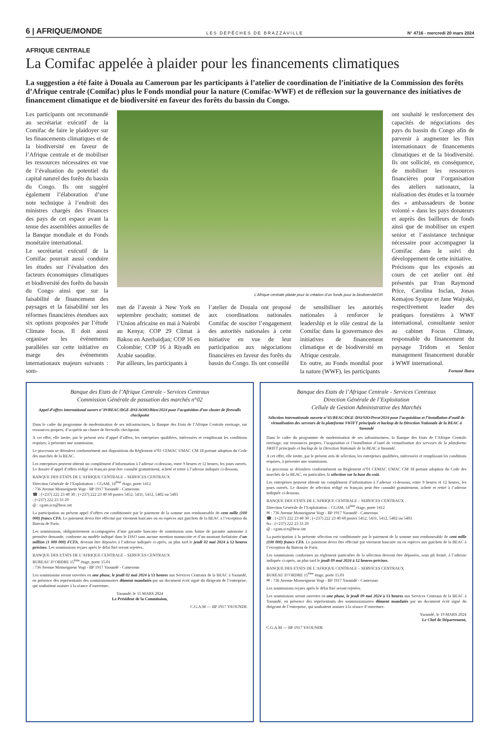6 | AFRIQUE/MONDE LES DÉPÊCHES DE BRAZZAVILLE N° 4716 - mercredi 20 mars 2024
AFRIQUE CENTRALE
La Comifac appelée à plaider pour les financements climatiques
La suggestion a été faite à Douala au Cameroun par les participants à l’atelier de coordination de l’initiative de la Commission des forêts d’Afrique centrale (Comifac) plus le Fonds mondial pour la nature (Comifac-WWF) et de réflexion sur la gouvernance des initiatives de financement climatique et de biodiversité en faveur des forêts du bassin du Congo.
Les participants ont recommandé au secrétariat exécutif de la Comifac de faire le plaidoyer sur les financements climatiques et de la biodiversité en faveur de l’Afrique centrale et de mobiliser les ressources nécessaires en vue de l’évaluation du potentiel du capital naturel des forêts du bassin du Congo. Ils ont suggéré également l’élaboration d’une note technique à l’endroit des ministres chargés des Finances des pays de cet espace avant la tenue des assemblées annuelles de la Banque mondiale et du Fonds monétaire international.
Le secrétariat exécutif de la Comifac pourrait aussi conduire les études sur l’évaluation des facteurs économiques climatiques et biodiversité des forêts du bassin du Congo ainsi que sur la faisabilité de financement des paysages et la faisabilité sur les réformes financières étendues aux six options proposées par l’étude Climate focus. Il doit aussi organiser les événements parallèles sur cette initiative en marge des événements internationaux majeurs suivants : som-
L’Afrique centrale plaide pour la création d’un fonds pour la biodiversité/DR
met de l’avenir à New York en septembre prochain; sommet de l’Union africaine en mai à Nairobi au Kenya; COP 29 Climat à Bakou en Azerbaïdjan; COP 16 en Colombie; COP 16 à Riyadh en Arabie saoudite.
Par ailleurs, les participants à
l’atelier de Douala ont proposé aux coordinations nationales Comifac de susciter l’engagement des autorités nationales à cette initiative en vue de leur participation aux négociations financières en faveur des forêts du bassin du Congo. Ils ont conseillé
de sensibiliser les autorités nationales à renforcer le leadership et le rôle central de la Comifac dans la gouvernance des initiatives de financement climatique et de biodiversité en Afrique centrale.
En outre, au Fonds mondial pour la nature (WWF), les participants
ont souhaité le renforcement des capacités de négociations des pays du bassin du Congo afin de parvenir à augmenter les flux internationaux de financements climatiques et de la biodiversité. Ils ont sollicité, en conséquence, de mobiliser les ressources financières pour l’organisation des ateliers nationaux, la réalisation des études et la tournée des « ambassadeurs de bonne volonté » dans les pays donateurs et auprès des bailleurs de fonds ainsi que de mobiliser un expert senior et l’assistance technique nécessaire pour accompagner la Comifac dans le suivi du développement de cette initiative.
Précisons que les exposés au cours de cet atelier ont été présentés par Fran Raymond Price, Carolina Inclan, Jonas Kemajou Syapze et Jane Waiyaki, respectivement leader des pratiques forestières à WWF international, consultante senior au cabinet Focus Climate, responsable du financement du paysage Tridom et Senior management financement durable à WWF international.
Fortuné Ibara
Banque des Etats de l’Afrique Centrale - Services Centraux
Commission Générale de passation des marchés n°02
Appel d’offres international ouvert n°39/BEAC/DGE-DSI/AOIO/Bien/2024 pour l’acquisition d’un cluster de firewalls checkpoint
Dans le cadre du programme de modernisation de ses infrastructures, la Banque des Etats de l’Afrique Centrale envisage, sur ressources propres, d’acquérir un cluster de firewalls checkpoint.
A cet effet, elle invite, par le présent avis d’appel d’offres, les entreprises qualifiées, intéressées et remplissant les conditions requises, à présenter une soumission.
Le processus se déroulera conformément aux dispositions du Règlement n°01 CEMAC UMAC CM 18 portant adoption du Code des marchés de la BEAC.
Les entreprises peuvent obtenir un complément d’information à l’adresse ci-dessous, entre 9 heures et 12 heures, les jours ouvrés. Le dossier d’appel d’offres rédigé en français peut être consulté gratuitement, acheté et retiré à l’adresse indiquée ci-dessous.
BANQUE DES ETATS DE L’AFRIQUE CENTRALE – SERVICES CENTRAUX
Direction Générale de l’Exploitation – CGAM, 14<sup>ème</sup> étage, porte 1412
: 736 Avenue Monseigneur Vogt - BP 1917 Yaoundé - Cameroun
☎ : (+237) 222 23 40 30 ; (+237) 222 23 40 60 postes 5452, 5431, 5412, 5402 ou 5403
: (+237) 222 23 33 29
@ : cgam.scx@beac.int
La participation au présent appel d’offres est conditionnée par le paiement de la somme non remboursable de cent mille (100 000) francs CFA. Le paiement devra être effectué par virement bancaire ou en espèces aux guichets de la BEAC à l’exception du Bureau de Paris.
Les soumissions, obligatoirement accompagnées d’une garantie bancaire de soumission sous forme de garantie autonome à première demande, conforme au modèle indiqué dans le DAO sans aucune mention manuscrite et d’un montant forfaitaire d’un million (1 000 000) FCFA, devront être déposées à l’adresse indiquée ci-après, au plus tard le jeudi 02 mai 2024 à 12 heures précises. Les soumissions reçues après le délai fixé seront rejetées.
BANQUE DES ETATS DE L’AFRIQUE CENTRALE – SERVICES CENTRAUX
BUREAU D’ORDRE 15<sup>ème</sup> étage, porte 15.01
: 736 Avenue Monseigneur Vogt - BP 1917 Yaoundé - Cameroun
Les soumissions seront ouvertes en une phase, le jeudi 02 mai 2024 à 13 heures aux Services Centraux de la BEAC à Yaoundé, en présence des représentants des soumissionnaires dûment mandatés par un document écrit signé du dirigeant de l’entreprise, qui souhaitent assister à la séance d’ouverture.
Yaoundé, le 15 MARS 2024
Le Président de la Commission,
C.G.A.M — BP 1917 YAOUNDE
Banque des Etats de l’Afrique Centrale - Services Centraux
Direction Générale de l’Exploitation
Cellule de Gestion Administrative des Marchés
Sélection internationale ouverte n°45/BEAC/DGE-DSI/SIO/Prest/2024 pour l’acquisition et l’installation d’outil de virtualisation des serveurs de la plateforme SWIFT principale et backup de la Direction Nationale de la BEAC à Yaoundé
Dans le cadre du programme de modernisation de ses infrastructures, la Banque des Etats de l’Afrique Centrale envisage, sur ressources propres, l’acquisition et l’installation d’outil de virtualisation des serveurs de la plateforme SWIFT principale et backup de la Direction Nationale de la BEAC à Yaoundé.
A cet effet, elle invite, par le présent avis de sélection, les entreprises qualifiées, intéressées et remplissant les conditions requises, à présenter une soumission.
Le processus se déroulera conformément au Règlement n°01 CEMAC UMAC CM 18 portant adoption du Code des marchés de la BEAC, en particulier, la sélection sur la base du coût.
Les entreprises peuvent obtenir un complément d’information à l’adresse ci-dessous, entre 9 heures et 12 heures, les jours ouvrés. Le dossier de sélection rédigé en français peut être consulté gratuitement, acheté et retiré à l’adresse indiquée ci-dessous.
BANQUE DES ETATS DE L’AFRIQUE CENTRALE – SERVICES CENTRAUX
Direction Générale de l’Exploitation – CGAM, 14<sup>ème</sup> étage, porte 1412
✉ : 736 Avenue Monseigneur Vogt - BP 1917 Yaoundé - Cameroun
☎ : (+237) 222 23 40 30 ; (+237) 222 23 40 60 postes 5452, 5431, 5412, 5402 ou 5403
℻ : (+237) 222 23 33 29
@ : cgam.scx@beac.int
La participation à la présente sélection est conditionnée par le paiement de la somme non remboursable de cent mille (100 000) francs CFA. Le paiement devra être effectué par virement bancaire ou en espèces aux guichets de la BEAC à l’exception du Bureau de Paris.
Les soumissions conformes au règlement particulier de la sélection devront être déposées, sous pli fermé, à l’adresse indiquée ci-après, au plus tard le jeudi 09 mai 2024 à 12 heures précises.
BANQUE DES ETATS DE L’AFRIQUE CENTRALE – SERVICES CENTRAUX
BUREAU D’ORDRE 15<sup>ème</sup> étage, porte 15.01
✉ : 736 Avenue Monseigneur Vogt - BP 1917 Yaoundé - Cameroun
Les soumissions reçues après le délai fixé seront rejetées.
Les soumissions seront ouvertes en une phase, le jeudi 09 mai 2024 à 13 heures aux Services Centraux de la BEAC à Yaoundé, en présence des représentants des soumissionnaires dûment mandatés par un document écrit signé du dirigeant de l’entreprise, qui souhaitent assister à la séance d’ouverture.
Yaoundé, le 19 MARS 2024
Le Chef de Département,
C.G.A.M — BP 1917 YAOUNDE